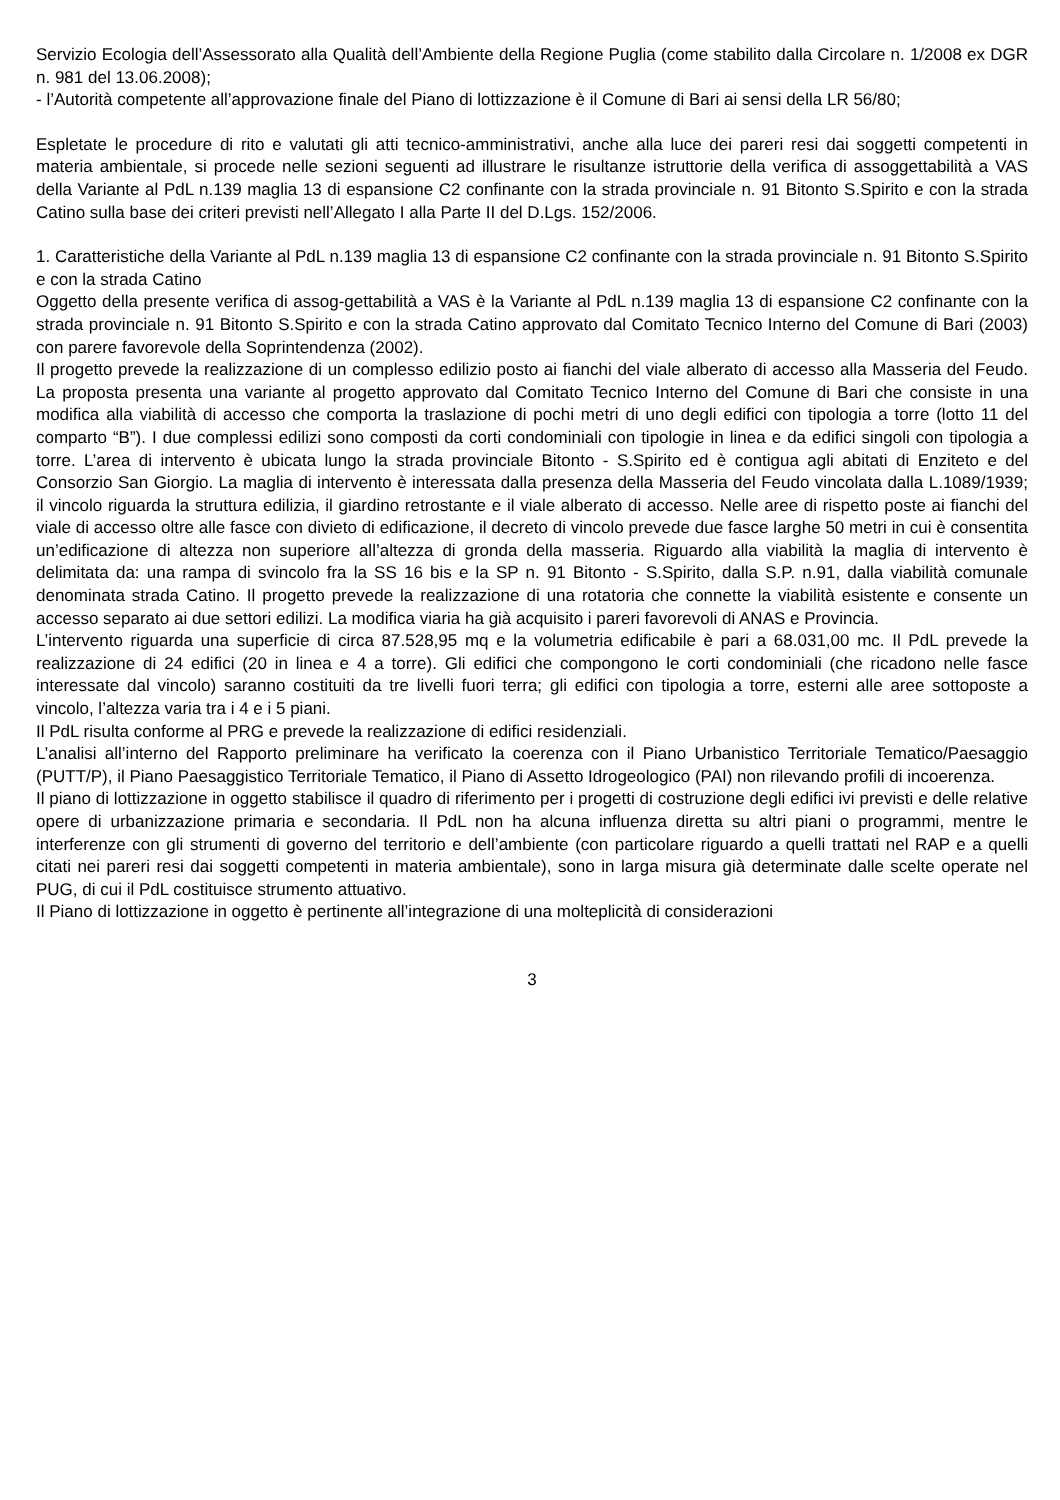Servizio Ecologia dell’Assessorato alla Qualità dell’Ambiente della Regione Puglia (come stabilito dalla Circolare n. 1/2008 ex DGR n. 981 del 13.06.2008);
- l’Autorità competente all’approvazione finale del Piano di lottizzazione è il Comune di Bari ai sensi della LR 56/80;
Espletate le procedure di rito e valutati gli atti tecnico-amministrativi, anche alla luce dei pareri resi dai soggetti competenti in materia ambientale, si procede nelle sezioni seguenti ad illustrare le risultanze istruttorie della verifica di assoggettabilità a VAS della Variante al PdL n.139 maglia 13 di espansione C2 confinante con la strada provinciale n. 91 Bitonto S.Spirito e con la strada Catino sulla base dei criteri previsti nell’Allegato I alla Parte II del D.Lgs. 152/2006.
1. Caratteristiche della Variante al PdL n.139 maglia 13 di espansione C2 confinante con la strada provinciale n. 91 Bitonto S.Spirito e con la strada Catino
Oggetto della presente verifica di assog-gettabilità a VAS è la Variante al PdL n.139 maglia 13 di espansione C2 confinante con la strada provinciale n. 91 Bitonto S.Spirito e con la strada Catino approvato dal Comitato Tecnico Interno del Comune di Bari (2003) con parere favorevole della Soprintendenza (2002).
Il progetto prevede la realizzazione di un complesso edilizio posto ai fianchi del viale alberato di accesso alla Masseria del Feudo. La proposta presenta una variante al progetto approvato dal Comitato Tecnico Interno del Comune di Bari che consiste in una modifica alla viabilità di accesso che comporta la traslazione di pochi metri di uno degli edifici con tipologia a torre (lotto 11 del comparto “B”). I due complessi edilizi sono composti da corti condominiali con tipologie in linea e da edifici singoli con tipologia a torre. L’area di intervento è ubicata lungo la strada provinciale Bitonto - S.Spirito ed è contigua agli abitati di Enziteto e del Consorzio San Giorgio. La maglia di intervento è interessata dalla presenza della Masseria del Feudo vincolata dalla L.1089/1939; il vincolo riguarda la struttura edilizia, il giardino retrostante e il viale alberato di accesso. Nelle aree di rispetto poste ai fianchi del viale di accesso oltre alle fasce con divieto di edificazione, il decreto di vincolo prevede due fasce larghe 50 metri in cui è consentita un’edificazione di altezza non superiore all’altezza di gronda della masseria. Riguardo alla viabilità la maglia di intervento è delimitata da: una rampa di svincolo fra la SS 16 bis e la SP n. 91 Bitonto - S.Spirito, dalla S.P. n.91, dalla viabilità comunale denominata strada Catino. Il progetto prevede la realizzazione di una rotatoria che connette la viabilità esistente e consente un accesso separato ai due settori edilizi. La modifica viaria ha già acquisito i pareri favorevoli di ANAS e Provincia.
L’intervento riguarda una superficie di circa 87.528,95 mq e la volumetria edificabile è pari a 68.031,00 mc. Il PdL prevede la realizzazione di 24 edifici (20 in linea e 4 a torre). Gli edifici che compongono le corti condominiali (che ricadono nelle fasce interessate dal vincolo) saranno costituiti da tre livelli fuori terra; gli edifici con tipologia a torre, esterni alle aree sottoposte a vincolo, l’altezza varia tra i 4 e i 5 piani.
Il PdL risulta conforme al PRG e prevede la realizzazione di edifici residenziali.
L’analisi all’interno del Rapporto preliminare ha verificato la coerenza con il Piano Urbanistico Territoriale Tematico/Paesaggio (PUTT/P), il Piano Paesaggistico Territoriale Tematico, il Piano di Assetto Idrogeologico (PAI) non rilevando profili di incoerenza.
Il piano di lottizzazione in oggetto stabilisce il quadro di riferimento per i progetti di costruzione degli edifici ivi previsti e delle relative opere di urbanizzazione primaria e secondaria. Il PdL non ha alcuna influenza diretta su altri piani o programmi, mentre le interferenze con gli strumenti di governo del territorio e dell’ambiente (con particolare riguardo a quelli trattati nel RAP e a quelli citati nei pareri resi dai soggetti competenti in materia ambientale), sono in larga misura già determinate dalle scelte operate nel PUG, di cui il PdL costituisce strumento attuativo.
Il Piano di lottizzazione in oggetto è pertinente all’integrazione di una molteplicità di considerazioni
3